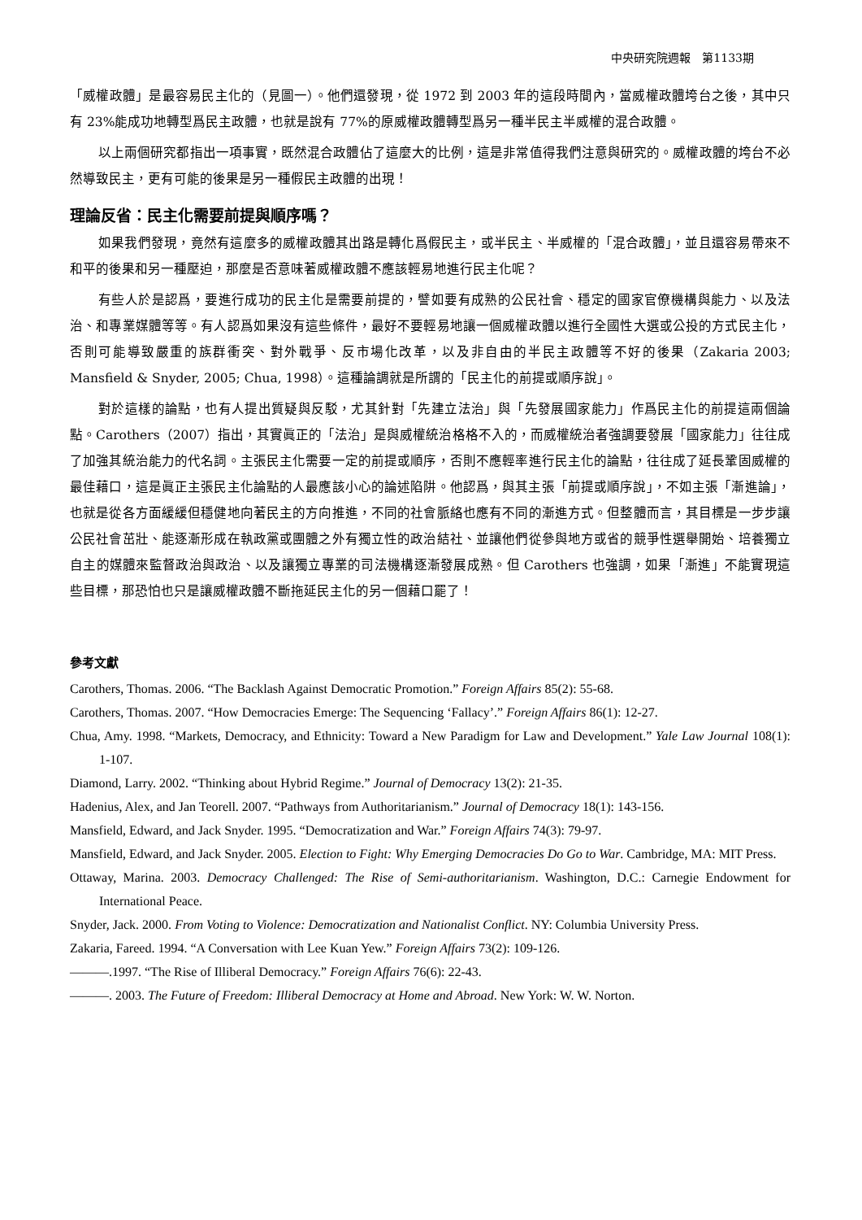中央研究院週報　第1133期
「威權政體」是最容易民主化的（見圖一）。他們還發現，從 1972 到 2003 年的這段時間內，當威權政體垮台之後，其中只有 23%能成功地轉型爲民主政體，也就是說有 77%的原威權政體轉型爲另一種半民主半威權的混合政體。
以上兩個研究都指出一項事實，既然混合政體佔了這麼大的比例，這是非常值得我們注意與研究的。威權政體的垮台不必然導致民主，更有可能的後果是另一種假民主政體的出現！
理論反省：民主化需要前提與順序嗎？
如果我們發現，竟然有這麼多的威權政體其出路是轉化爲假民主，或半民主、半威權的「混合政體」，並且還容易帶來不和平的後果和另一種壓迫，那麼是否意味著威權政體不應該輕易地進行民主化呢？
有些人於是認爲，要進行成功的民主化是需要前提的，譬如要有成熟的公民社會、穩定的國家官僚機構與能力、以及法治、和專業媒體等等。有人認爲如果沒有這些條件，最好不要輕易地讓一個威權政體以進行全國性大選或公投的方式民主化，否則可能導致嚴重的族群衝突、對外戰爭、反市場化改革，以及非自由的半民主政體等不好的後果（Zakaria 2003; Mansfield & Snyder, 2005; Chua, 1998）。這種論調就是所謂的「民主化的前提或順序說」。
對於這樣的論點，也有人提出質疑與反駁，尤其針對「先建立法治」與「先發展國家能力」作爲民主化的前提這兩個論點。Carothers（2007）指出，其實眞正的「法治」是與威權統治格格不入的，而威權統治者強調要發展「國家能力」往往成了加強其統治能力的代名詞。主張民主化需要一定的前提或順序，否則不應輕率進行民主化的論點，往往成了延長鞏固威權的最佳藉口，這是眞正主張民主化論點的人最應該小心的論述陷阱。他認爲，與其主張「前提或順序說」，不如主張「漸進論」，也就是從各方面緩緩但穩健地向著民主的方向推進，不同的社會脈絡也應有不同的漸進方式。但整體而言，其目標是一步步讓公民社會茁壯、能逐漸形成在執政黨或團體之外有獨立性的政治結社、並讓他們從參與地方或省的競爭性選舉開始、培養獨立自主的媒體來監督政治與政治、以及讓獨立專業的司法機構逐漸發展成熟。但 Carothers 也強調，如果「漸進」不能實現這些目標，那恐怕也只是讓威權政體不斷拖延民主化的另一個藉口罷了！
參考文獻
Carothers, Thomas. 2006. “The Backlash Against Democratic Promotion.” Foreign Affairs 85(2): 55-68.
Carothers, Thomas. 2007. “How Democracies Emerge: The Sequencing ‘Fallacy’.” Foreign Affairs 86(1): 12-27.
Chua, Amy. 1998. “Markets, Democracy, and Ethnicity: Toward a New Paradigm for Law and Development.” Yale Law Journal 108(1): 1-107.
Diamond, Larry. 2002. “Thinking about Hybrid Regime.” Journal of Democracy 13(2): 21-35.
Hadenius, Alex, and Jan Teorell. 2007. “Pathways from Authoritarianism.” Journal of Democracy 18(1): 143-156.
Mansfield, Edward, and Jack Snyder. 1995. “Democratization and War.” Foreign Affairs 74(3): 79-97.
Mansfield, Edward, and Jack Snyder. 2005. Election to Fight: Why Emerging Democracies Do Go to War. Cambridge, MA: MIT Press.
Ottaway, Marina. 2003. Democracy Challenged: The Rise of Semi-authoritarianism. Washington, D.C.: Carnegie Endowment for International Peace.
Snyder, Jack. 2000. From Voting to Violence: Democratization and Nationalist Conflict. NY: Columbia University Press.
Zakaria, Fareed. 1994. “A Conversation with Lee Kuan Yew.” Foreign Affairs 73(2): 109-126.
———.1997. “The Rise of Illiberal Democracy.” Foreign Affairs 76(6): 22-43.
———. 2003. The Future of Freedom: Illiberal Democracy at Home and Abroad. New York: W. W. Norton.